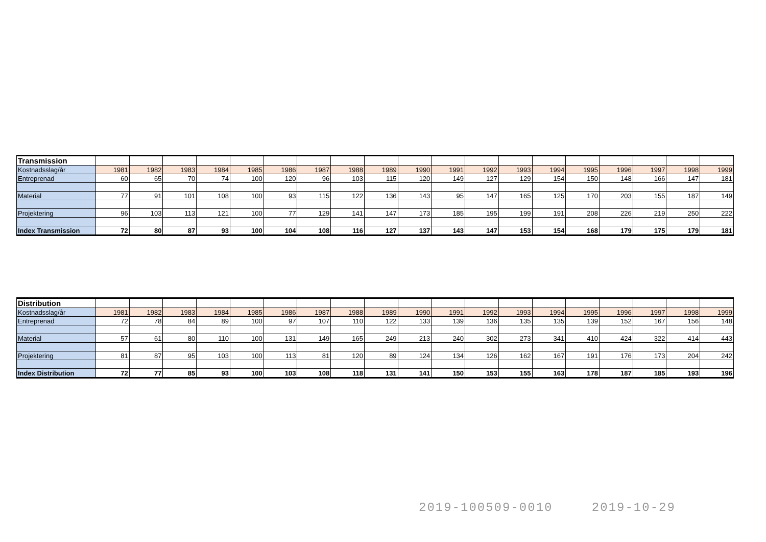| Transmission | | | | | | | | | | | | | | | | | | | |
| Kostnadsslag/år | 1981 | 1982 | 1983 | 1984 | 1985 | 1986 | 1987 | 1988 | 1989 | 1990 | 1991 | 1992 | 1993 | 1994 | 1995 | 1996 | 1997 | 1998 | 1999 |
| Entreprenad | 60 | 65 | 70 | 74 | 100 | 120 | 96 | 103 | 115 | 120 | 149 | 127 | 129 | 154 | 150 | 148 | 166 | 147 | 181 |
| Material | 77 | 91 | 101 | 108 | 100 | 93 | 115 | 122 | 136 | 143 | 95 | 147 | 165 | 125 | 170 | 203 | 155 | 187 | 149 |
| Projektering | 96 | 103 | 113 | 121 | 100 | 77 | 129 | 141 | 147 | 173 | 185 | 195 | 199 | 191 | 208 | 226 | 219 | 250 | 222 |
| Index Transmission | 72 | 80 | 87 | 93 | 100 | 104 | 108 | 116 | 127 | 137 | 143 | 147 | 153 | 154 | 168 | 179 | 175 | 179 | 181 |
| Distribution | | | | | | | | | | | | | | | | | | | |
| Kostnadsslag/år | 1981 | 1982 | 1983 | 1984 | 1985 | 1986 | 1987 | 1988 | 1989 | 1990 | 1991 | 1992 | 1993 | 1994 | 1995 | 1996 | 1997 | 1998 | 1999 |
| Entreprenad | 72 | 78 | 84 | 89 | 100 | 97 | 107 | 110 | 122 | 133 | 139 | 136 | 135 | 135 | 139 | 152 | 167 | 156 | 148 |
| Material | 57 | 61 | 80 | 110 | 100 | 131 | 149 | 165 | 249 | 213 | 240 | 302 | 273 | 341 | 410 | 424 | 322 | 414 | 443 |
| Projektering | 81 | 87 | 95 | 103 | 100 | 113 | 81 | 120 | 89 | 124 | 134 | 126 | 162 | 167 | 191 | 176 | 173 | 204 | 242 |
| Index Distribution | 72 | 77 | 85 | 93 | 100 | 103 | 108 | 118 | 131 | 141 | 150 | 153 | 155 | 163 | 178 | 187 | 185 | 193 | 196 |
2019-100509-0010 2019-10-29